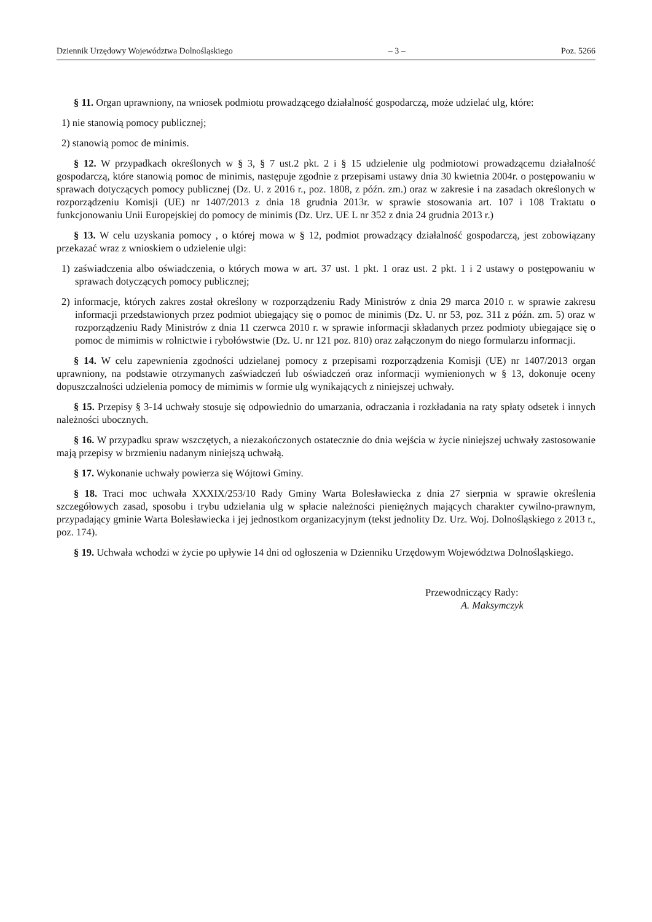Dziennik Urzędowy Województwa Dolnośląskiego – 3 – Poz. 5266
§ 11. Organ uprawniony, na wniosek podmiotu prowadzącego działalność gospodarczą, może udzielać ulg, które:
1) nie stanowią pomocy publicznej;
2) stanowią pomoc de minimis.
§ 12. W przypadkach określonych w § 3, § 7 ust.2 pkt. 2 i § 15 udzielenie ulg podmiotowi prowadzącemu działalność gospodarczą, które stanowią pomoc de minimis, następuje zgodnie z przepisami ustawy dnia 30 kwietnia 2004r. o postępowaniu w sprawach dotyczących pomocy publicznej (Dz. U. z 2016 r., poz. 1808, z późn. zm.) oraz w zakresie i na zasadach określonych w rozporządzeniu Komisji (UE) nr 1407/2013 z dnia 18 grudnia 2013r. w sprawie stosowania art. 107 i 108 Traktatu o funkcjonowaniu Unii Europejskiej do pomocy de minimis (Dz. Urz. UE L nr 352 z dnia 24 grudnia 2013 r.)
§ 13. W celu uzyskania pomocy , o której mowa w § 12, podmiot prowadzący działalność gospodarczą, jest zobowiązany przekazać wraz z wnioskiem o udzielenie ulgi:
1) zaświadczenia albo oświadczenia, o których mowa w art. 37 ust. 1 pkt. 1 oraz ust. 2 pkt. 1 i 2 ustawy o postępowaniu w sprawach dotyczących pomocy publicznej;
2) informacje, których zakres został określony w rozporządzeniu Rady Ministrów z dnia 29 marca 2010 r. w sprawie zakresu informacji przedstawionych przez podmiot ubiegający się o pomoc de minimis (Dz. U. nr 53, poz. 311 z późn. zm. 5) oraz w rozporządzeniu Rady Ministrów z dnia 11 czerwca 2010 r. w sprawie informacji składanych przez podmioty ubiegające się o pomoc de mimimis w rolnictwie i rybołówstwie (Dz. U. nr 121 poz. 810) oraz załączonym do niego formularzu informacji.
§ 14. W celu zapewnienia zgodności udzielanej pomocy z przepisami rozporządzenia Komisji (UE) nr 1407/2013 organ uprawniony, na podstawie otrzymanych zaświadczeń lub oświadczeń oraz informacji wymienionych w § 13, dokonuje oceny dopuszczalności udzielenia pomocy de mimimis w formie ulg wynikających z niniejszej uchwały.
§ 15. Przepisy § 3-14 uchwały stosuje się odpowiednio do umarzania, odraczania i rozkładania na raty spłaty odsetek i innych należności ubocznych.
§ 16. W przypadku spraw wszczętych, a niezakończonych ostatecznie do dnia wejścia w życie niniejszej uchwały zastosowanie mają przepisy w brzmieniu nadanym niniejszą uchwałą.
§ 17. Wykonanie uchwały powierza się Wójtowi Gminy.
§ 18. Traci moc uchwała XXXIX/253/10 Rady Gminy Warta Bolesławiecka z dnia 27 sierpnia w sprawie określenia szczegółowych zasad, sposobu i trybu udzielania ulg w spłacie należności pieniężnych mających charakter cywilno-prawnym, przypadający gminie Warta Bolesławiecka i jej jednostkom organizacyjnym (tekst jednolity Dz. Urz. Woj. Dolnośląskiego z 2013 r., poz. 174).
§ 19. Uchwała wchodzi w życie po upływie 14 dni od ogłoszenia w Dzienniku Urzędowym Województwa Dolnośląskiego.
Przewodniczący Rady:
A. Maksymczyk